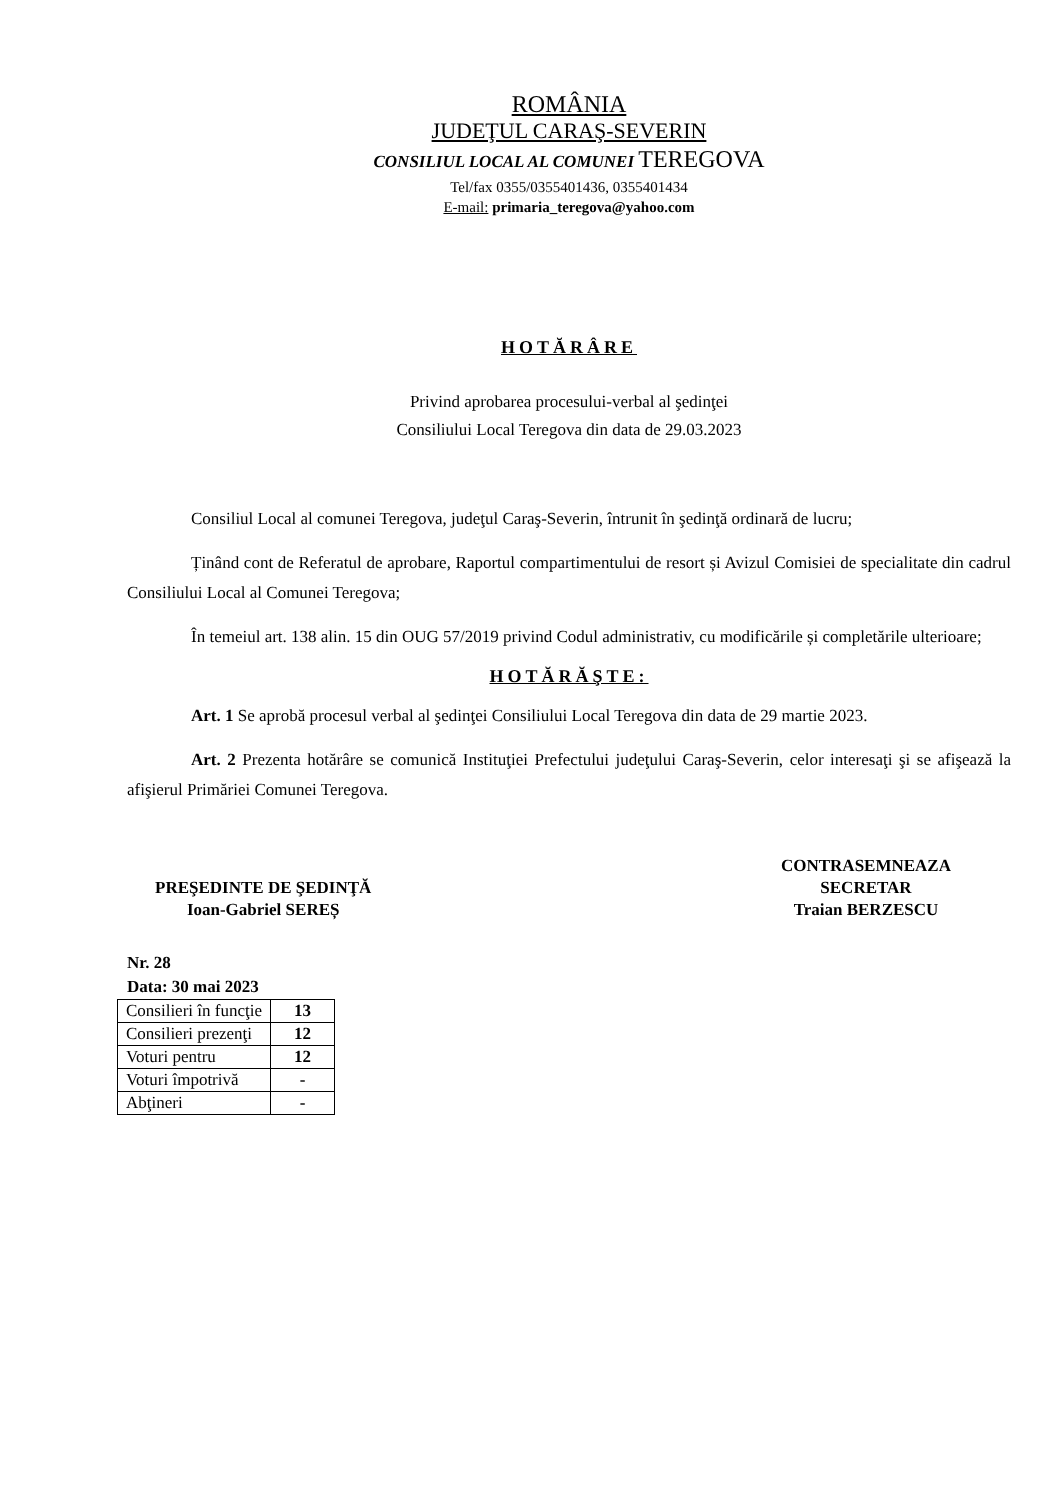ROMÂNIA
JUDEŢUL CARAŞ-SEVERIN
CONSILIUL LOCAL AL COMUNEI TEREGOVA
Tel/fax 0355/0355401436, 0355401434
E-mail: primaria_teregova@yahoo.com
HOTĂRÂRE
Privind aprobarea procesului-verbal al şedinţei
Consiliului Local Teregova din data de 29.03.2023
Consiliul Local al comunei Teregova, judeţul Caraş-Severin, întrunit în şedinţă ordinară de lucru;
Ținând cont de Referatul de aprobare, Raportul compartimentului de resort și Avizul Comisiei de specialitate din cadrul Consiliului Local al Comunei Teregova;
În temeiul art. 138 alin. 15 din OUG 57/2019 privind Codul administrativ, cu modificările și completările ulterioare;
HOTĂRĂŞTE:
Art. 1 Se aprobă procesul verbal al şedinţei Consiliului Local Teregova din data de 29 martie 2023.
Art. 2 Prezenta hotărâre se comunică Instituţiei Prefectului judeţului Caraş-Severin, celor interesaţi şi se afişează la afişierul Primăriei Comunei Teregova.
PREŞEDINTE DE ŞEDINŢĂ
Ioan-Gabriel SEREȘ
CONTRASEMNEAZA
SECRETAR
Traian BERZESCU
Nr. 28
Data: 30 mai 2023
| Consilieri în funcţie | 13 |
| Consilieri prezenţi | 12 |
| Voturi pentru | 12 |
| Voturi împotrivă | - |
| Abţineri | - |